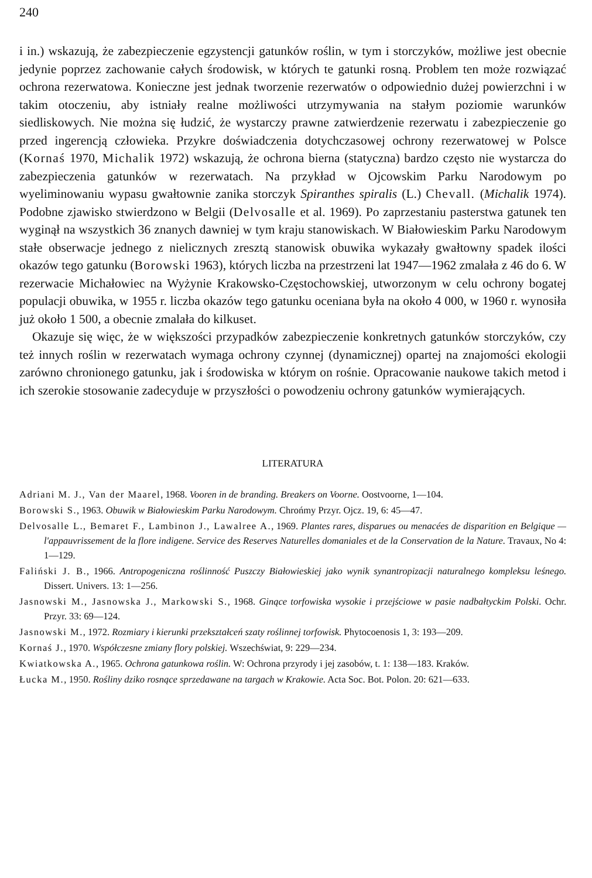240
i in.) wskazują, że zabezpieczenie egzystencji gatunków roślin, w tym i storczyków, możliwe jest obecnie jedynie poprzez zachowanie całych środowisk, w których te gatunki rosną. Problem ten może rozwiązać ochrona rezerwatowa. Konieczne jest jednak tworzenie rezerwatów o odpowiednio dużej powierzchni i w takim otoczeniu, aby istniały realne możliwości utrzymywania na stałym poziomie warunków siedliskowych. Nie można się łudzić, że wystarczy prawne zatwierdzenie rezerwatu i zabezpieczenie go przed ingerencją człowieka. Przykre doświadczenia dotychczasowej ochrony rezerwatowej w Polsce (Kornaś 1970, Michalik 1972) wskazują, że ochrona bierna (statyczna) bardzo często nie wystarcza do zabezpieczenia gatunków w rezerwatach. Na przykład w Ojcowskim Parku Narodowym po wyeliminowaniu wypasu gwałtownie zanika storczyk Spiranthes spiralis (L.) Chevall. (Michalik 1974). Podobne zjawisko stwierdzono w Belgii (Delvosalle et al. 1969). Po zaprzestaniu pasterstwa gatunek ten wyginął na wszystkich 36 znanych dawniej w tym kraju stanowiskach. W Białowieskim Parku Narodowym stałe obserwacje jednego z nielicznych zresztą stanowisk obuwika wykazały gwałtowny spadek ilości okazów tego gatunku (Borowski 1963), których liczba na przestrzeni lat 1947—1962 zmalała z 46 do 6. W rezerwacie Michałowiec na Wyżynie Krakowsko-Częstochowskiej, utworzonym w celu ochrony bogatej populacji obuwika, w 1955 r. liczba okazów tego gatunku oceniana była na około 4 000, w 1960 r. wynosiła już około 1 500, a obecnie zmalała do kilkuset.
Okazuje się więc, że w większości przypadków zabezpieczenie konkretnych gatunków storczyków, czy też innych roślin w rezerwatach wymaga ochrony czynnej (dynamicznej) opartej na znajomości ekologii zarówno chronionego gatunku, jak i środowiska w którym on rośnie. Opracowanie naukowe takich metod i ich szerokie stosowanie zadecyduje w przyszłości o powodzeniu ochrony gatunków wymierających.
LITERATURA
Adriani M. J., Van der Maarel, 1968. Vooren in de branding. Breakers on Voorne. Oostvoorne, 1—104.
Borowski S., 1963. Obuwik w Białowieskim Parku Narodowym. Chrońmy Przyr. Ojcz. 19, 6: 45—47.
Delvosalle L., Bemaret F., Lambinon J., Lawalree A., 1969. Plantes rares, disparues ou menacées de disparition en Belgique — l'appauvrissement de la flore indigene. Service des Reserves Naturelles domaniales et de la Conservation de la Nature. Travaux, No 4: 1—129.
Faliński J. B., 1966. Antropogeniczna roślinność Puszczy Białowieskiej jako wynik synantropizacji naturalnego kompleksu leśnego. Dissert. Univers. 13: 1—256.
Jasnowski M., Jasnowska J., Markowski S., 1968. Ginące torfowiska wysokie i przejściowe w pasie nadbałtyckim Polski. Ochr. Przyr. 33: 69—124.
Jasnowski M., 1972. Rozmiary i kierunki przekształceń szaty roślinnej torfowisk. Phytocoenosis 1, 3: 193—209.
Kornaś J., 1970. Współczesne zmiany flory polskiej. Wszechświat, 9: 229—234.
Kwiatkowska A., 1965. Ochrona gatunkowa roślin. W: Ochrona przyrody i jej zasobów, t. 1: 138—183. Kraków.
Łucka M., 1950. Rośliny dziko rosnące sprzedawane na targach w Krakowie. Acta Soc. Bot. Polon. 20: 621—633.